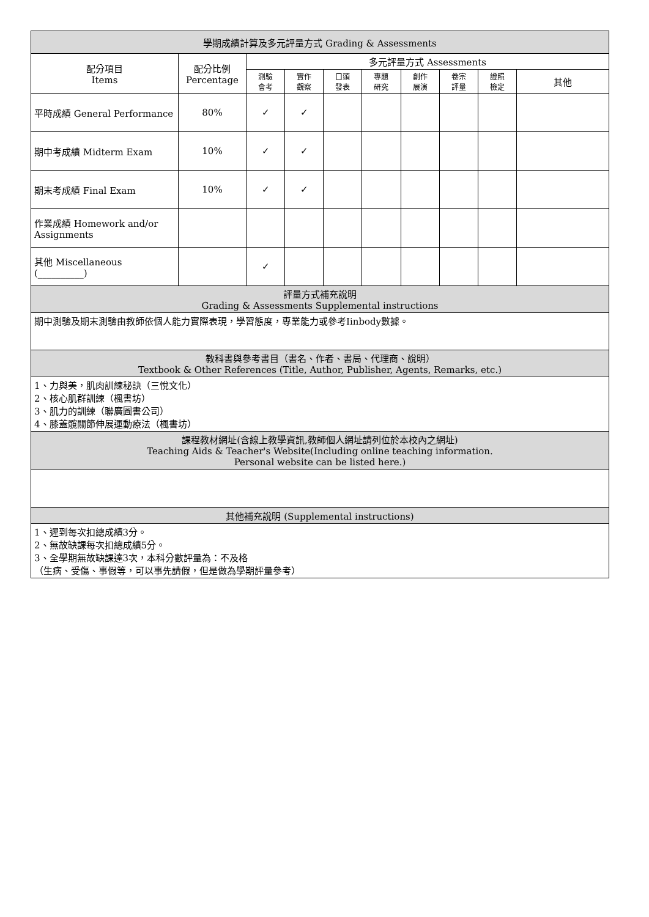| 學期成績計算及多元評量方式 Grading & Assessments | | | | | | | | | |
| --- | --- | --- | --- | --- | --- | --- | --- | --- | --- |
| 配分項目 Items | 配分比例 Percentage | 多元評量方式 Assessments | | | | | | | |
| | | 測驗 會考 | 實作 觀察 | 口頭 發表 | 專題 研究 | 創作 展演 | 卷宗 評量 | 證照 檢定 | 其他 |
| 平時成績 General Performance | 80% | ✓ | ✓ | | | | | | |
| 期中考成績 Midterm Exam | 10% | ✓ | ✓ | | | | | | |
| 期末考成績 Final Exam | 10% | ✓ | ✓ | | | | | | |
| 作業成績 Homework and/or Assignments | | | | | | | | | |
| 其他 Miscellaneous (__________) | | ✓ | | | | | | | |
| 評量方式補充說明 Grading & Assessments Supplemental instructions | | | | | | | | | |
| 期中測驗及期末測驗由教師依個人能力實際表現，學習態度，專業能力或參考Iinbody數據。 | | | | | | | | | |
| 教科書與參考書目（書名、作者、書局、代理商、說明） Textbook & Other References (Title, Author, Publisher, Agents, Remarks, etc.) | | | | | | | | | |
| 1、力與美，肌肉訓練秘訣（三悅文化） 2、核心肌群訓練（楓書坊） 3、肌力的訓練（聯廣圖書公司） 4、膝蓋髖關節伸展運動療法（楓書坊） | | | | | | | | | |
| 課程教材網址(含線上教學資訊,教師個人網址請列位於本校內之網址) Teaching Aids & Teacher's Website(Including online teaching information. Personal website can be listed here.) | | | | | | | | | |
| 其他補充說明 (Supplemental instructions) | | | | | | | | | |
| 1、遲到每次扣總成績3分。 2、無故缺課每次扣總成績5分。 3、全學期無故缺課達3次，本科分數評量為：不及格 （生病、受傷、事假等，可以事先請假，但是做為學期評量參考） | | | | | | | | | |